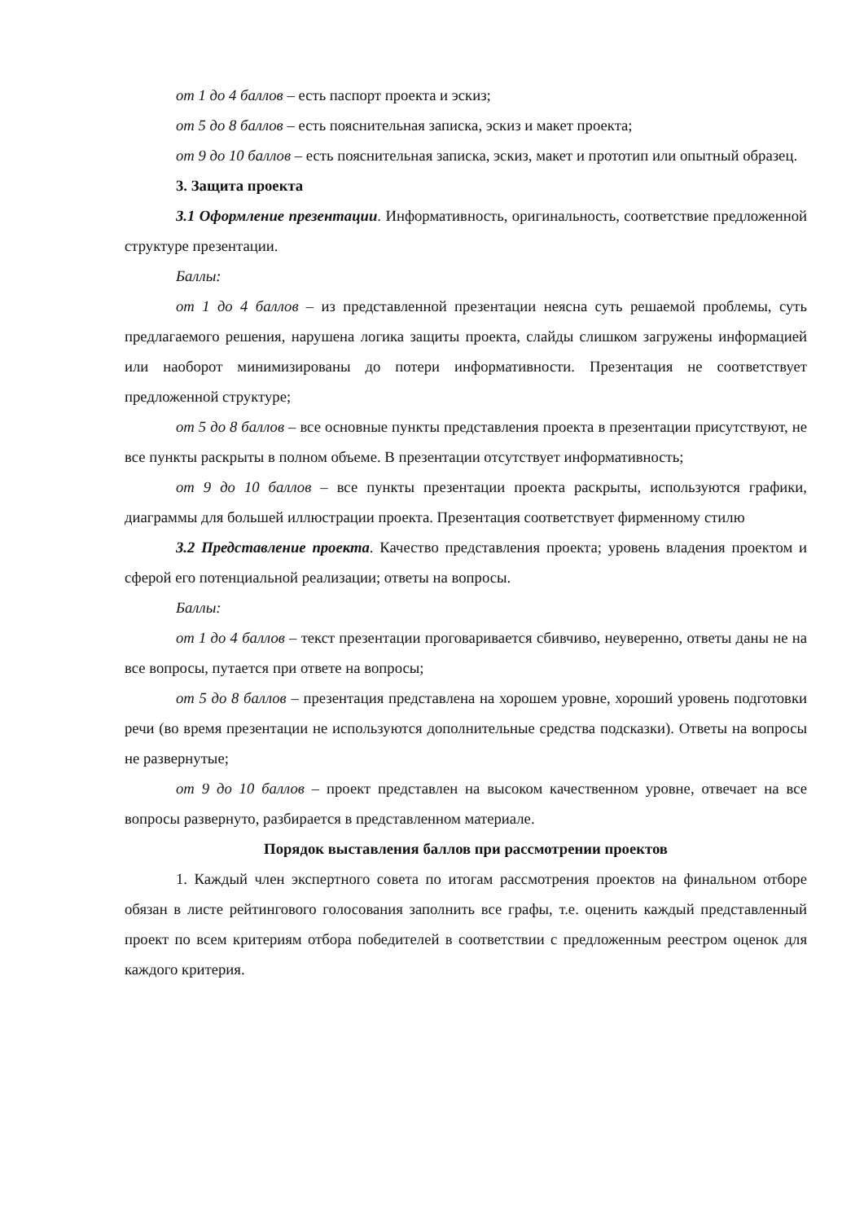от 1 до 4 баллов – есть паспорт проекта и эскиз;
от 5 до 8 баллов – есть пояснительная записка, эскиз и макет проекта;
от 9 до 10 баллов – есть пояснительная записка, эскиз, макет и прототип или опытный образец.
3. Защита проекта
3.1 Оформление презентации. Информативность, оригинальность, соответствие предложенной структуре презентации.
Баллы:
от 1 до 4 баллов – из представленной презентации неясна суть решаемой проблемы, суть предлагаемого решения, нарушена логика защиты проекта, слайды слишком загружены информацией или наоборот минимизированы до потери информативности. Презентация не соответствует предложенной структуре;
от 5 до 8 баллов – все основные пункты представления проекта в презентации присутствуют, не все пункты раскрыты в полном объеме. В презентации отсутствует информативность;
от 9 до 10 баллов – все пункты презентации проекта раскрыты, используются графики, диаграммы для большей иллюстрации проекта. Презентация соответствует фирменному стилю
3.2 Представление проекта. Качество представления проекта; уровень владения проектом и сферой его потенциальной реализации; ответы на вопросы.
Баллы:
от 1 до 4 баллов – текст презентации проговаривается сбивчиво, неуверенно, ответы даны не на все вопросы, путается при ответе на вопросы;
от 5 до 8 баллов – презентация представлена на хорошем уровне, хороший уровень подготовки речи (во время презентации не используются дополнительные средства подсказки). Ответы на вопросы не развернутые;
от 9 до 10 баллов – проект представлен на высоком качественном уровне, отвечает на все вопросы развернуто, разбирается в представленном материале.
Порядок выставления баллов при рассмотрении проектов
1. Каждый член экспертного совета по итогам рассмотрения проектов на финальном отборе обязан в листе рейтингового голосования заполнить все графы, т.е. оценить каждый представленный проект по всем критериям отбора победителей в соответствии с предложенным реестром оценок для каждого критерия.